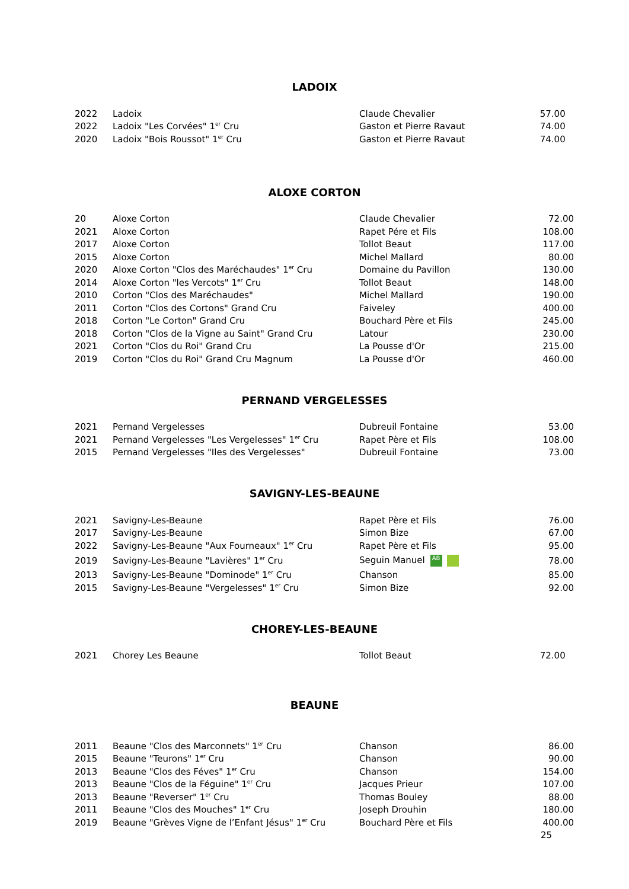LADOIX
| 2022 | Ladoix | Claude Chevalier | 57.00 |
| 2022 | Ladoix "Les Corvées" 1<sup>er</sup> Cru | Gaston et Pierre Ravaut | 74.00 |
| 2020 | Ladoix "Bois Roussot" 1<sup>er</sup> Cru | Gaston et Pierre Ravaut | 74.00 |
ALOXE CORTON
| 20 | Aloxe Corton | Claude Chevalier | 72.00 |
| 2021 | Aloxe Corton | Rapet Pére et Fils | 108.00 |
| 2017 | Aloxe Corton | Tollot Beaut | 117.00 |
| 2015 | Aloxe Corton | Michel Mallard | 80.00 |
| 2020 | Aloxe Corton "Clos des Maréchaudes" 1<sup>er</sup> Cru | Domaine du Pavillon | 130.00 |
| 2014 | Aloxe Corton "les Vercots" 1<sup>er</sup> Cru | Tollot Beaut | 148.00 |
| 2010 | Corton "Clos des Maréchaudes" | Michel Mallard | 190.00 |
| 2011 | Corton "Clos des Cortons" Grand Cru | Faiveley | 400.00 |
| 2018 | Corton "Le Corton" Grand Cru | Bouchard Père et Fils | 245.00 |
| 2018 | Corton "Clos de la Vigne au Saint" Grand Cru | Latour | 230.00 |
| 2021 | Corton "Clos du Roi" Grand Cru | La Pousse d'Or | 215.00 |
| 2019 | Corton "Clos du Roi" Grand Cru Magnum | La Pousse d'Or | 460.00 |
PERNAND VERGELESSES
| 2021 | Pernand Vergelesses | Dubreuil Fontaine | 53.00 |
| 2021 | Pernand Vergelesses "Les Vergelesses" 1<sup>er</sup> Cru | Rapet Père et Fils | 108.00 |
| 2015 | Pernand Vergelesses "Iles des Vergelesses" | Dubreuil Fontaine | 73.00 |
SAVIGNY-LES-BEAUNE
| 2021 | Savigny-Les-Beaune | Rapet Père et Fils | 76.00 |
| 2017 | Savigny-Les-Beaune | Simon Bize | 67.00 |
| 2022 | Savigny-Les-Beaune "Aux Fourneaux" 1<sup>er</sup> Cru | Rapet Père et Fils | 95.00 |
| 2019 | Savigny-Les-Beaune "Lavières" 1<sup>er</sup> Cru | Seguin Manuel AB | 78.00 |
| 2013 | Savigny-Les-Beaune "Dominode" 1<sup>er</sup> Cru | Chanson | 85.00 |
| 2015 | Savigny-Les-Beaune "Vergelesses" 1<sup>er</sup> Cru | Simon Bize | 92.00 |
CHOREY-LES-BEAUNE
| 2021 | Chorey Les Beaune | Tollot Beaut | 72.00 |
BEAUNE
| 2011 | Beaune "Clos des Marconnets" 1<sup>er</sup> Cru | Chanson | 86.00 |
| 2015 | Beaune "Teurons" 1<sup>er</sup> Cru | Chanson | 90.00 |
| 2013 | Beaune "Clos des Féves" 1<sup>er</sup> Cru | Chanson | 154.00 |
| 2013 | Beaune "Clos de la Féguine" 1<sup>er</sup> Cru | Jacques Prieur | 107.00 |
| 2013 | Beaune "Reverser" 1<sup>er</sup> Cru | Thomas Bouley | 88.00 |
| 2011 | Beaune "Clos des Mouches" 1<sup>er</sup> Cru | Joseph Drouhin | 180.00 |
| 2019 | Beaune "Grèves Vigne de l’Enfant Jésus" 1<sup>er</sup> Cru | Bouchard Père et Fils | 400.00 |
25